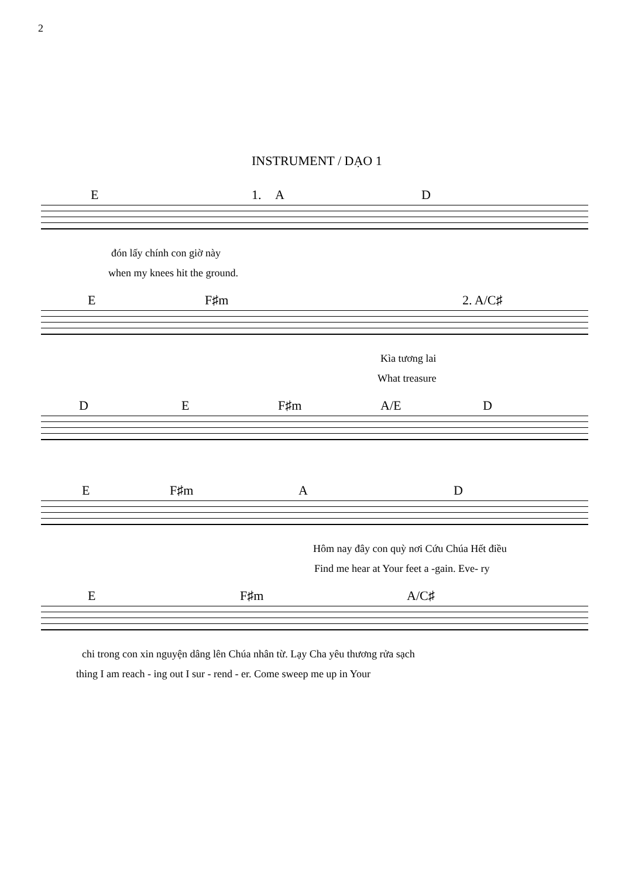2
INSTRUMENT / DẠO 1
E 1. A D
đón lấy chính con giờ này
when my knees hit the ground.
E F♯m 2. A/C♯
Kìa tương lai
What treasure
D E F♯m A/E D
E F♯m A D
Hôm nay đây con quỳ nơi Cứu Chúa Hết điều
Find me hear at Your feet a -gain. Eve- ry
E F♯m A/C♯
chi trong con xin nguyện dâng lên Chúa nhân từ. Lạy Cha yêu thương rửa sạch
thing I am reach - ing out I sur - rend - er. Come sweep me up in Your